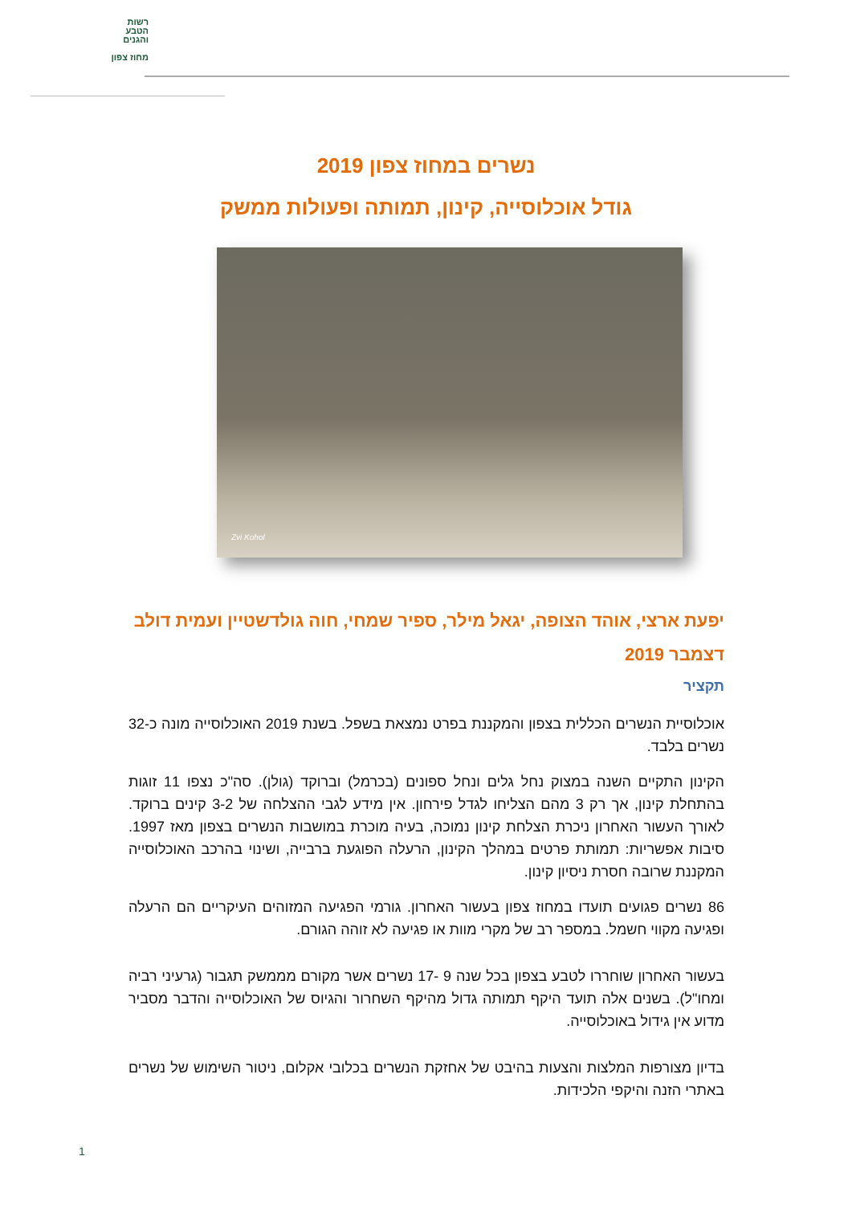רשות
הטבע
והגנים
מחוז צפון
נשרים במחוז צפון 2019
גודל אוכלוסייה, קינון, תמותה ופעולות ממשק
Zvi Kohol
יפעת ארצי, אוהד הצופה, יגאל מילר, ספיר שמחי, חוה גולדשטיין ועמית דולב
דצמבר 2019
תקציר
אוכלוסיית הנשרים הכללית בצפון והמקננת בפרט נמצאת בשפל. בשנת 2019 האוכלוסייה מונה כ-32 נשרים בלבד.
הקינון התקיים השנה במצוק נחל גלים ונחל ספונים (בכרמל) וברוקד (גולן). סה"כ נצפו 11 זוגות בהתחלת קינון, אך רק 3 מהם הצליחו לגדל פירחון. אין מידע לגבי ההצלחה של 3-2 קינים ברוקד. לאורך העשור האחרון ניכרת הצלחת קינון נמוכה, בעיה מוכרת במושבות הנשרים בצפון מאז 1997. סיבות אפשריות: תמותת פרטים במהלך הקינון, הרעלה הפוגעת ברבייה, ושינוי בהרכב האוכלוסייה המקננת שרובה חסרת ניסיון קינון.
86 נשרים פגועים תועדו במחוז צפון בעשור האחרון. גורמי הפגיעה המזוהים העיקריים הם הרעלה ופגיעה מקווי חשמל. במספר רב של מקרי מוות או פגיעה לא זוהה הגורם.
בעשור האחרון שוחררו לטבע בצפון בכל שנה 9 -17 נשרים אשר מקורם מממשק תגבור (גרעיני רביה ומחו"ל). בשנים אלה תועד היקף תמותה גדול מהיקף השחרור והגיוס של האוכלוסייה והדבר מסביר מדוע אין גידול באוכלוסייה.
בדיון מצורפות המלצות והצעות בהיבט של אחזקת הנשרים בכלובי אקלום, ניטור השימוש של נשרים באתרי הזנה והיקפי הלכידות.
1